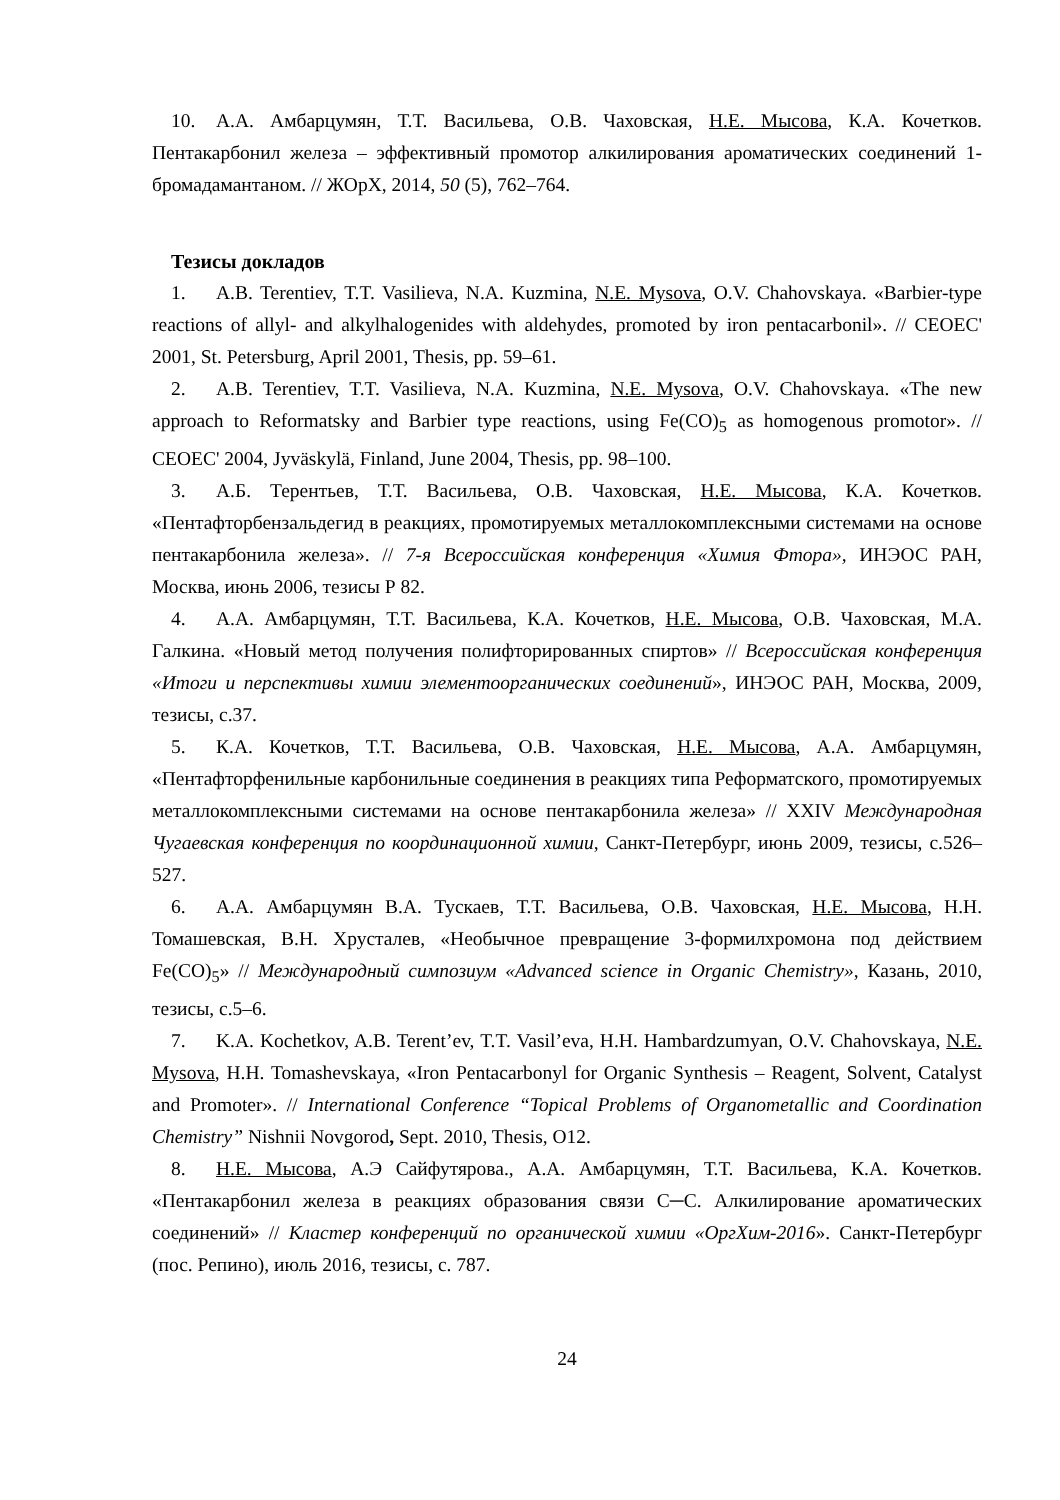10. А.А. Амбарцумян, Т.Т. Васильева, О.В. Чаховская, Н.Е. Мысова, К.А. Кочетков. Пентакарбонил железа – эффективный промотор алкилирования ароматических соединений 1- бромадамантаном. // ЖОрХ, 2014, 50 (5), 762–764.
Тезисы докладов
1. A.B. Terentiev, T.T. Vasilieva, N.A. Kuzmina, N.E. Mysova, O.V. Chahovskaya. «Barbier-type reactions of allyl- and alkylhalogenides with aldehydes, promoted by iron pentacarbonil». // CEOEC' 2001, St. Petersburg, April 2001, Thesis, pp. 59–61.
2. A.B. Terentiev, T.T. Vasilieva, N.A. Kuzmina, N.E. Mysova, O.V. Chahovskaya. «The new approach to Reformatsky and Barbier type reactions, using Fe(CO)<sub>5</sub> as homogenous promotor». // CEOEC' 2004, Jyväskylä, Finland, June 2004, Thesis, pp. 98–100.
3. А.Б. Терентьев, Т.Т. Васильева, О.В. Чаховская, Н.Е. Мысова, К.А. Кочетков. «Пентафторбензальдегид в реакциях, промотируемых металлокомплексными системами на основе пентакарбонила железа». // 7-я Всероссийская конференция «Химия Фтора», ИНЭОС РАН, Москва, июнь 2006, тезисы Р 82.
4. А.А. Амбарцумян, Т.Т. Васильева, К.А. Кочетков, Н.Е. Мысова, О.В. Чаховская, М.А. Галкина. «Новый метод получения полифторированных спиртов» // Всероссийская конференция «Итоги и перспективы химии элементоорганических соединений», ИНЭОС РАН, Москва, 2009, тезисы, с.37.
5. К.А. Кочетков, Т.Т. Васильева, О.В. Чаховская, Н.Е. Мысова, А.А. Амбарцумян, «Пентафторфенильные карбонильные соединения в реакциях типа Реформатского, промотируемых металлокомплексными системами на основе пентакарбонила железа» // XXIV Международная Чугаевская конференция по координационной химии, Санкт-Петербург, июнь 2009, тезисы, с.526–527.
6. А.А. Амбарцумян В.А. Тускаев, Т.Т. Васильева, О.В. Чаховская, Н.Е. Мысова, Н.Н. Томашевская, В.Н. Хрусталев, «Необычное превращение 3-формилхромона под действием Fe(CO)<sub>5</sub>» // Международный симпозиум «Advanced science in Organic Chemistry», Казань, 2010, тезисы, с.5–6.
7. K.A. Kochetkov, A.B. Terent’ev, T.T. Vasil’eva, H.H. Hambardzumyan, O.V. Chahovskaya, N.E. Mysova, H.H. Tomashevskaya, «Iron Pentacarbonyl for Organic Synthesis – Reagent, Solvent, Catalyst and Promoter». // International Conference “Topical Problems of Organometallic and Coordination Chemistry” Nishnii Novgorod, Sept. 2010, Thesis, O12.
8. Н.Е. Мысова, А.Э Сайфутярова., А.А. Амбарцумян, Т.Т. Васильева, К.А. Кочетков. «Пентакарбонил железа в реакциях образования связи С─С. Алкилирование ароматических соединений» // Кластер конференций по органической химии «ОргХим-2016». Санкт-Петербург (пос. Репино), июль 2016, тезисы, с. 787.
24